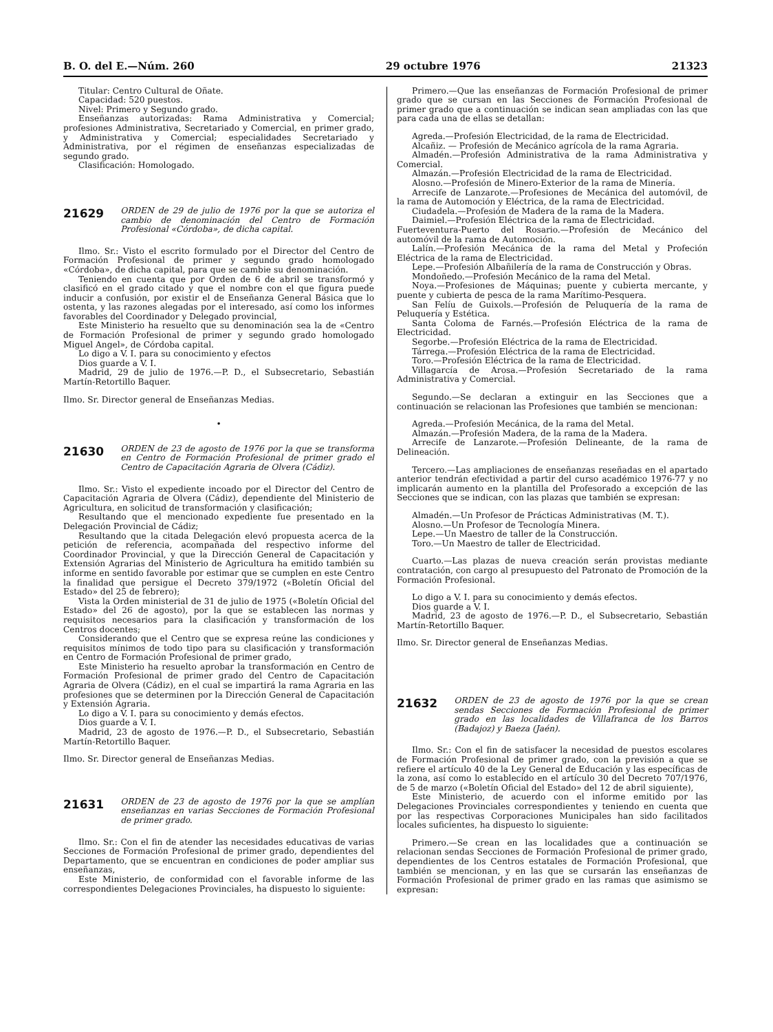B. O. del E.—Núm. 260 29 octubre 1976 21323
Titular: Centro Cultural de Oñate.
Capacidad: 520 puestos.
Nivel: Primero y Segundo grado.
Enseñanzas autorizadas: Rama Administrativa y Comercial; profesiones Administrativa, Secretariado y Comercial, en primer grado, y Administrativa y Comercial; especialidades Secretariado y Administrativa, por el régimen de enseñanzas especializadas de segundo grado.
Clasificación: Homologado.
21629 ORDEN de 29 de julio de 1976 por la que se autoriza el cambio de denominación del Centro de Formación Profesional «Córdoba», de dicha capital.
Ilmo. Sr.: Visto el escrito formulado por el Director del Centro de Formación Profesional de primer y segundo grado homologado «Córdoba», de dicha capital, para que se cambie su denominación.
Teniendo en cuenta que por Orden de 6 de abril se transformó y clasificó en el grado citado y que el nombre con el que figura puede inducir a confusión, por existir el de Enseñanza General Básica que lo ostenta, y las razones alegadas por el interesado, así como los informes favorables del Coordinador y Delegado provincial,
Este Ministerio ha resuelto que su denominación sea la de «Centro de Formación Profesional de primer y segundo grado homologado Miguel Angel», de Córdoba capital.
Lo digo a V. I. para su conocimiento y efectos
Dios guarde a V. I.
Madrid, 29 de julio de 1976.—P. D., el Subsecretario, Sebastián Martín-Retortillo Baquer.
Ilmo. Sr. Director general de Enseñanzas Medias.
•
21630 ORDEN de 23 de agosto de 1976 por la que se transforma en Centro de Formación Profesional de primer grado el Centro de Capacitación Agraria de Olvera (Cádiz).
Ilmo. Sr.: Visto el expediente incoado por el Director del Centro de Capacitación Agraria de Olvera (Cádiz), dependiente del Ministerio de Agricultura, en solicitud de transformación y clasificación;
Resultando que el mencionado expediente fue presentado en la Delegación Provincial de Cádiz;
Resultando que la citada Delegación elevó propuesta acerca de la petición de referencia, acompañada del respectivo informe del Coordinador Provincial, y que la Dirección General de Capacitación y Extensión Agrarias del Ministerio de Agricultura ha emitido también su informe en sentido favorable por estimar que se cumplen en este Centro la finalidad que persigue el Decreto 379/1972 («Boletín Oficial del Estado» del 25 de febrero);
Vista la Orden ministerial de 31 de julio de 1975 («Boletín Oficial del Estado» del 26 de agosto), por la que se establecen las normas y requisitos necesarios para la clasificación y transformación de los Centros docentes;
Considerando que el Centro que se expresa reúne las condiciones y requisitos mínimos de todo tipo para su clasificación y transformación en Centro de Formación Profesional de primer grado,
Este Ministerio ha resuelto aprobar la transformación en Centro de Formación Profesional de primer grado del Centro de Capacitación Agraria de Olvera (Cádiz), en el cual se impartirá la rama Agraria en las profesiones que se determinen por la Dirección General de Capacitación y Extensión Agraria.
Lo digo a V. I. para su conocimiento y demás efectos.
Dios guarde a V. I.
Madrid, 23 de agosto de 1976.—P. D., el Subsecretario, Sebastián Martín-Retortillo Baquer.
Ilmo. Sr. Director general de Enseñanzas Medias.
21631 ORDEN de 23 de agosto de 1976 por la que se amplían enseñanzas en varias Secciones de Formación Profesional de primer grado.
Ilmo. Sr.: Con el fin de atender las necesidades educativas de varias Secciones de Formación Profesional de primer grado, dependientes del Departamento, que se encuentran en condiciones de poder ampliar sus enseñanzas,
Este Ministerio, de conformidad con el favorable informe de las correspondientes Delegaciones Provinciales, ha dispuesto lo siguiente:
Primero.—Que las enseñanzas de Formación Profesional de primer grado que se cursan en las Secciones de Formación Profesional de primer grado que a continuación se indican sean ampliadas con las que para cada una de ellas se detallan:
Agreda.—Profesión Electricidad, de la rama de Electricidad.
Alcañiz. — Profesión de Mecánico agrícola de la rama Agraria.
Almadén.—Profesión Administrativa de la rama Administrativa y Comercial.
Almazán.—Profesión Electricidad de la rama de Electricidad.
Alosno.—Profesión de Minero-Exterior de la rama de Minería.
Arrecife de Lanzarote.—Profesiones de Mecánica del automóvil, de la rama de Automoción y Eléctrica, de la rama de Electricidad.
Ciudadela.—Profesión de Madera de la rama de la Madera.
Daimiel.—Profesión Eléctrica de la rama de Electricidad.
Fuerteventura-Puerto del Rosario.—Profesión de Mecánico del automóvil de la rama de Automoción.
Lalín.—Profesión Mecánica de la rama del Metal y Profeción Eléctrica de la rama de Electricidad.
Lepe.—Profesión Albañilería de la rama de Construcción y Obras.
Mondoñedo.—Profesión Mecánico de la rama del Metal.
Noya.—Profesiones de Máquinas; puente y cubierta mercante, y puente y cubierta de pesca de la rama Marítimo-Pesquera.
San Felíu de Guixols.—Profesión de Peluquería de la rama de Peluquería y Estética.
Santa Coloma de Farnés.—Profesión Eléctrica de la rama de Electricidad.
Segorbe.—Profesión Eléctrica de la rama de Electricidad.
Tárrega.—Profesión Eléctrica de la rama de Electricidad.
Toro.—Profesión Eléctrica de la rama de Electricidad.
Villagarcía de Arosa.—Profesión Secretariado de la rama Administrativa y Comercial.
Segundo.—Se declaran a extinguir en las Secciones que a continuación se relacionan las Profesiones que también se mencionan:
Agreda.—Profesión Mecánica, de la rama del Metal.
Almazán.—Profesión Madera, de la rama de la Madera.
Arrecife de Lanzarote.—Profesión Delineante, de la rama de Delineación.
Tercero.—Las ampliaciones de enseñanzas reseñadas en el apartado anterior tendrán efectividad a partir del curso académico 1976-77 y no implicarán aumento en la plantilla del Profesorado a excepción de las Secciones que se indican, con las plazas que también se expresan:
Almadén.—Un Profesor de Prácticas Administrativas (M. T.).
Alosno.—Un Profesor de Tecnología Minera.
Lepe.—Un Maestro de taller de la Construcción.
Toro.—Un Maestro de taller de Electricidad.
Cuarto.—Las plazas de nueva creación serán provistas mediante contratación, con cargo al presupuesto del Patronato de Promoción de la Formación Profesional.
Lo digo a V. I. para su conocimiento y demás efectos.
Dios guarde a V. I.
Madrid, 23 de agosto de 1976.—P. D., el Subsecretario, Sebastián Martín-Retortillo Baquer.
Ilmo. Sr. Director general de Enseñanzas Medias.
21632 ORDEN de 23 de agosto de 1976 por la que se crean sendas Secciones de Formación Profesional de primer grado en las localidades de Villafranca de los Barros (Badajoz) y Baeza (Jaén).
Ilmo. Sr.: Con el fin de satisfacer la necesidad de puestos escolares de Formación Profesional de primer grado, con la previsión a que se refiere el artículo 40 de la Ley General de Educación y las específicas de la zona, así como lo establecido en el artículo 30 del Decreto 707/1976, de 5 de marzo («Boletín Oficial del Estado» del 12 de abril siguiente),
Este Ministerio, de acuerdo con el informe emitido por las Delegaciones Provinciales correspondientes y teniendo en cuenta que por las respectivas Corporaciones Municipales han sido facilitados locales suficientes, ha dispuesto lo siguiente:
Primero.—Se crean en las localidades que a continuación se relacionan sendas Secciones de Formación Profesional de primer grado, dependientes de los Centros estatales de Formación Profesional, que también se mencionan, y en las que se cursarán las enseñanzas de Formación Profesional de primer grado en las ramas que asimismo se expresan: